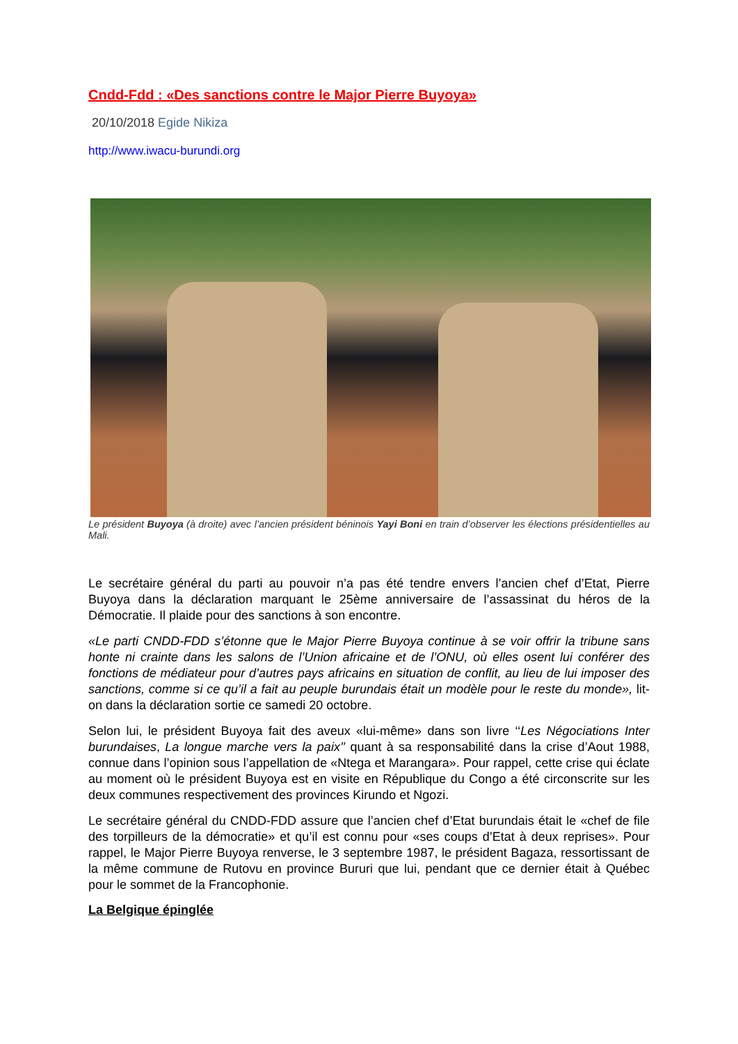Cndd-Fdd : «Des sanctions contre le Major Pierre Buyoya»
20/10/2018 Egide Nikiza
http://www.iwacu-burundi.org
Le président Buyoya (à droite) avec l’ancien président béninois Yayi Boni en train d’observer les élections présidentielles au Mali.
Le secrétaire général du parti au pouvoir n’a pas été tendre envers l’ancien chef d’Etat, Pierre Buyoya dans la déclaration marquant le 25ème anniversaire de l’assassinat du héros de la Démocratie. Il plaide pour des sanctions à son encontre.
«Le parti CNDD-FDD s’étonne que le Major Pierre Buyoya continue à se voir offrir la tribune sans honte ni crainte dans les salons de l’Union africaine et de l’ONU, où elles osent lui conférer des fonctions de médiateur pour d’autres pays africains en situation de conflit, au lieu de lui imposer des sanctions, comme si ce qu’il a fait au peuple burundais était un modèle pour le reste du monde», lit-on dans la déclaration sortie ce samedi 20 octobre.
Selon lui, le président Buyoya fait des aveux «lui-même» dans son livre ‘‘Les Négociations Inter burundaises, La longue marche vers la paix’’ quant à sa responsabilité dans la crise d’Aout 1988, connue dans l’opinion sous l’appellation de «Ntega et Marangara». Pour rappel, cette crise qui éclate au moment où le président Buyoya est en visite en République du Congo a été circonscrite sur les deux communes respectivement des provinces Kirundo et Ngozi.
Le secrétaire général du CNDD-FDD assure que l’ancien chef d’Etat burundais était le «chef de file des torpilleurs de la démocratie» et qu’il est connu pour «ses coups d’Etat à deux reprises». Pour rappel, le Major Pierre Buyoya renverse, le 3 septembre 1987, le président Bagaza, ressortissant de la même commune de Rutovu en province Bururi que lui, pendant que ce dernier était à Québec pour le sommet de la Francophonie.
La Belgique épinglée